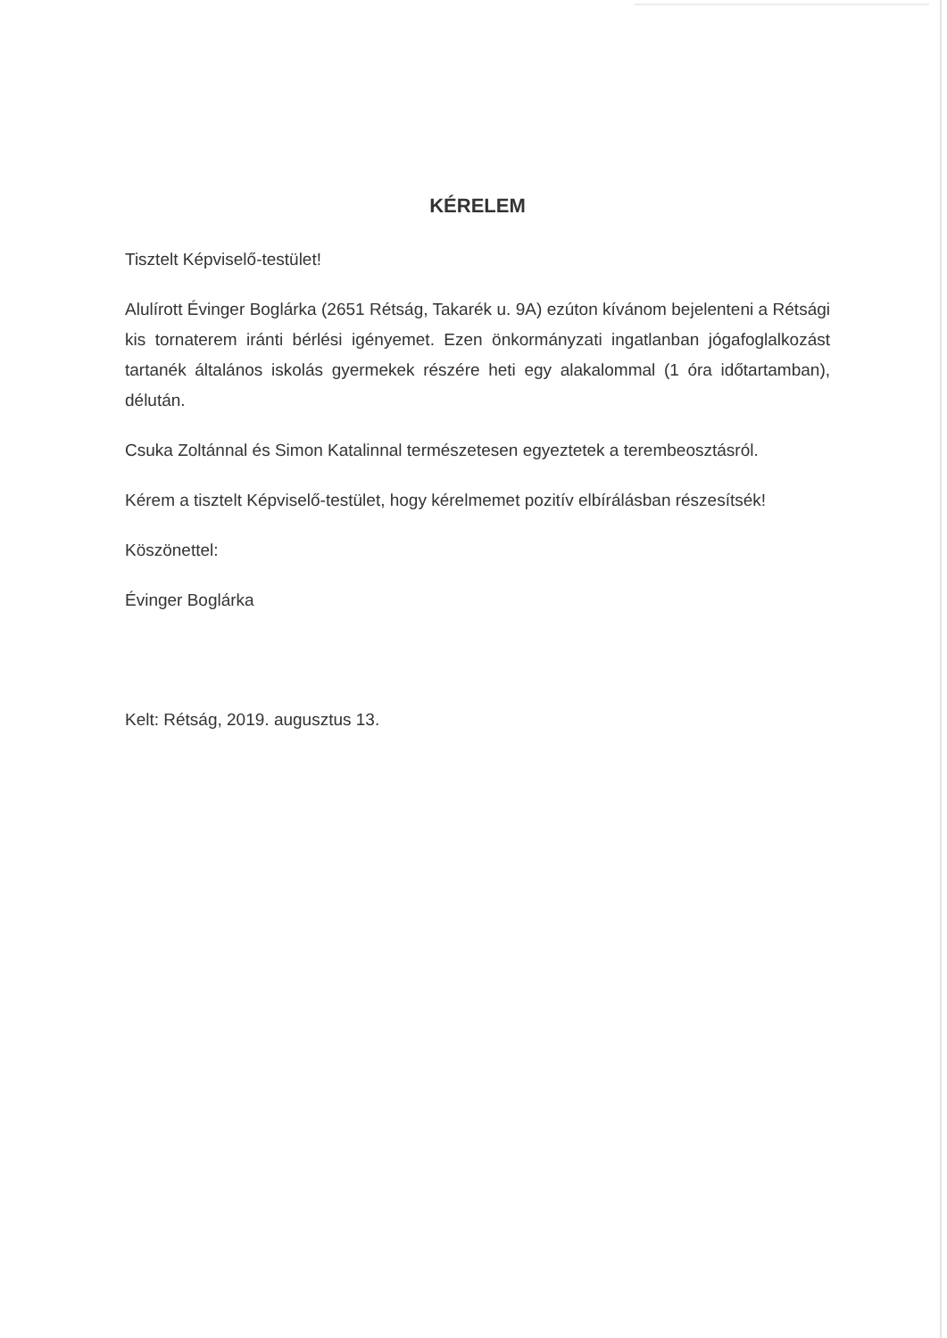KÉRELEM
Tisztelt Képviselő-testület!
Alulírott Évinger Boglárka (2651 Rétság, Takarék u. 9A) ezúton kívánom bejelenteni a Rétsági kis tornaterem iránti bérlési igényemet. Ezen önkormányzati ingatlanban jógafoglalkozást tartanék általános iskolás gyermekek részére heti egy alakalommal (1 óra időtartamban), délután.
Csuka Zoltánnal és Simon Katalinnal természetesen egyeztetek a terembeosztásról.
Kérem a tisztelt Képviselő-testület, hogy kérelmemet pozitív elbírálásban részesítsék!
Köszönettel:
Évinger Boglárka
Kelt: Rétság, 2019. augusztus 13.